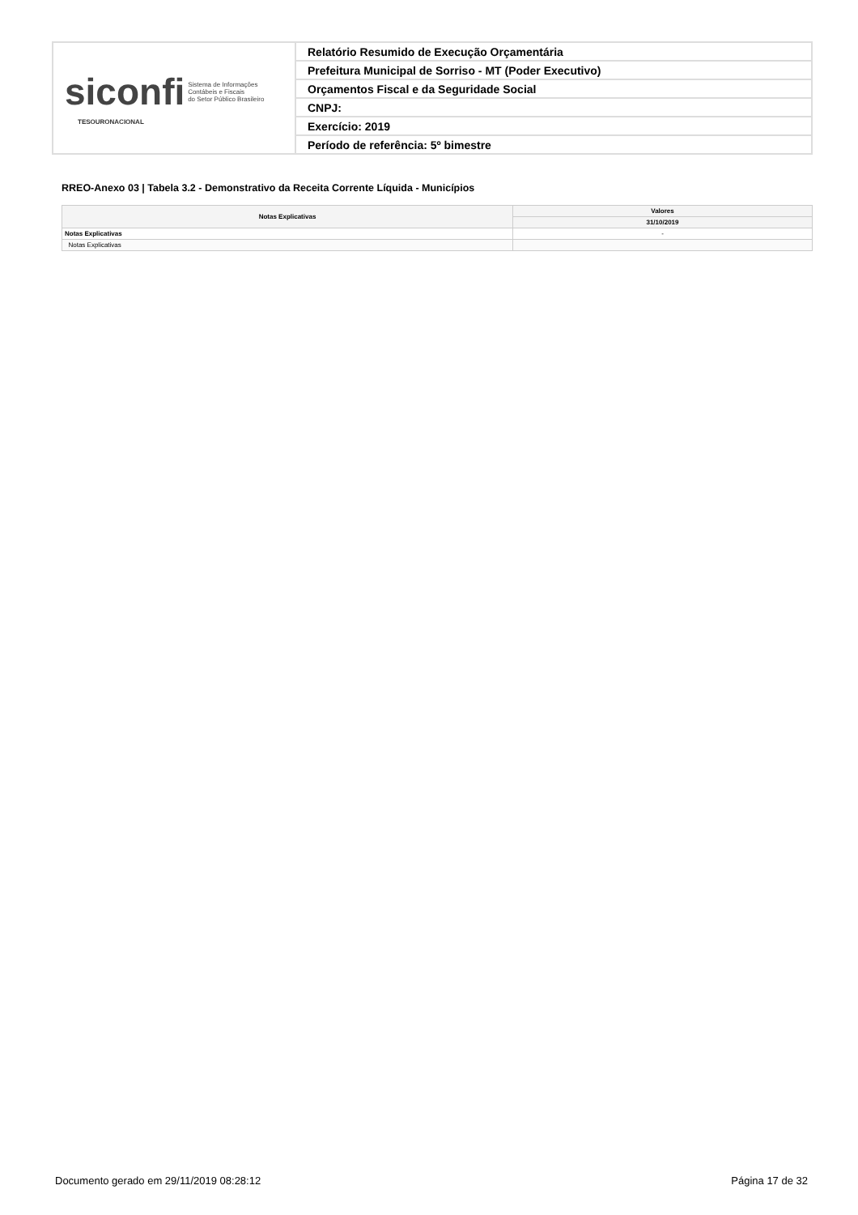| siconfi Sistema de Informações Contábeis e Fiscais do Setor Público Brasileiro TESOURONACIONAL | Relatório Resumido de Execução Orçamentária |
| | Prefeitura Municipal de Sorriso - MT (Poder Executivo) |
| | Orçamentos Fiscal e da Seguridade Social |
| | CNPJ: |
| | Exercício: 2019 |
| | Período de referência: 5º bimestre |
RREO-Anexo 03 | Tabela 3.2 - Demonstrativo da Receita Corrente Líquida - Municípios
| Notas Explicativas | Valores |
| --- | --- |
| | 31/10/2019 |
| Notas Explicativas | - |
| Notas Explicativas | |
Documento gerado em 29/11/2019 08:28:12
Página 17 de 32